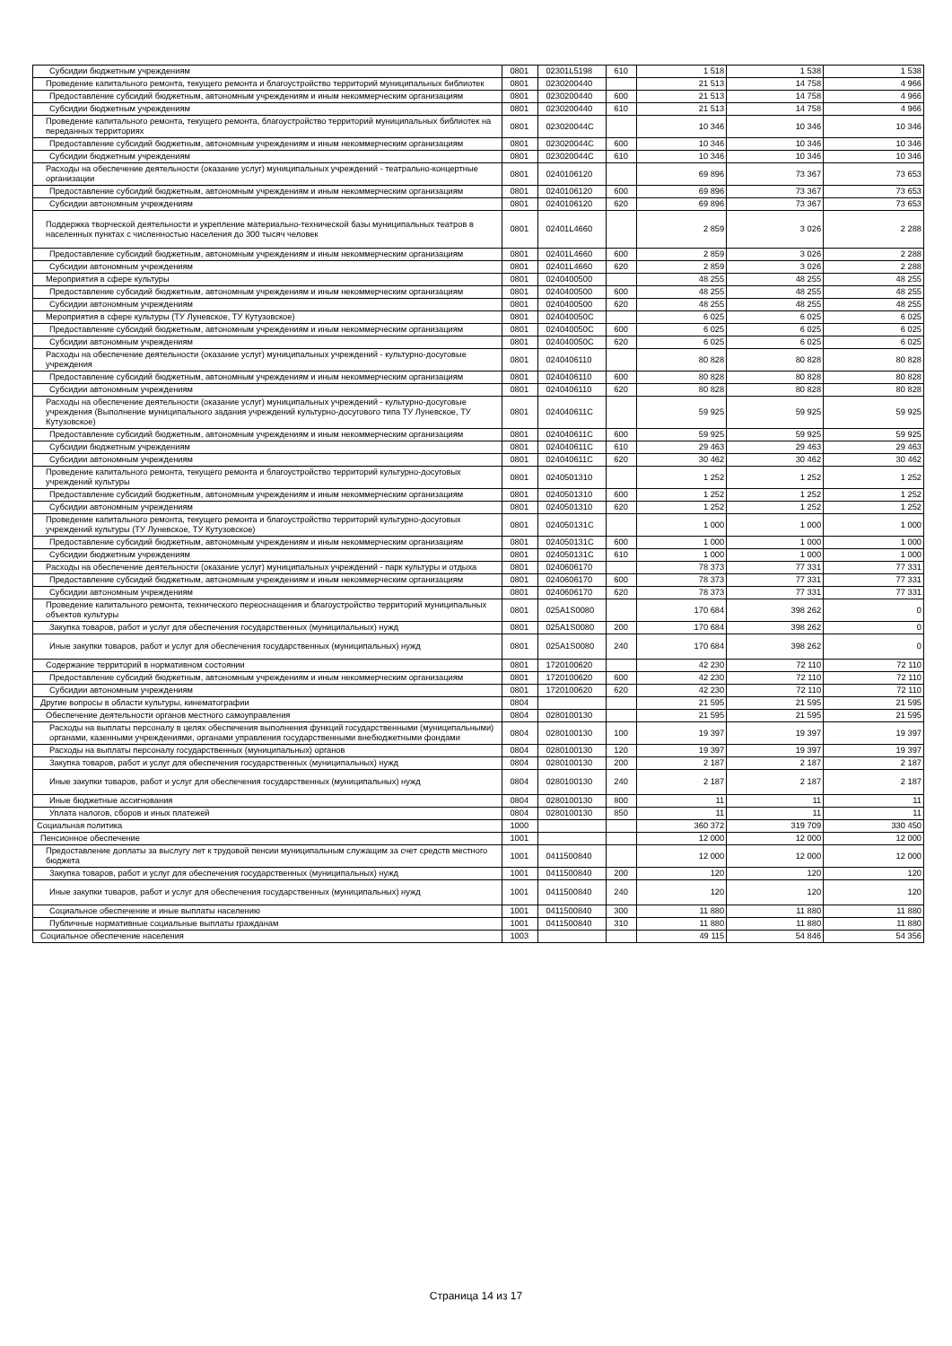| Субсидии бюджетным учреждениям | 0801 | 02301L5198 | 610 | 1 518 | 1 538 | 1 538 |
| Проведение капитального ремонта, текущего ремонта и благоустройство территорий муниципальных библиотек | 0801 | 0230200440 | | 21 513 | 14 758 | 4 966 |
| Предоставление субсидий бюджетным, автономным учреждениям и иным некоммерческим организациям | 0801 | 0230200440 | 600 | 21 513 | 14 758 | 4 966 |
| Субсидии бюджетным учреждениям | 0801 | 0230200440 | 610 | 21 513 | 14 758 | 4 966 |
| Проведение капитального ремонта, текущего ремонта, благоустройство территорий муниципальных библиотек на переданных территориях | 0801 | 023020044С | | 10 346 | 10 346 | 10 346 |
| Предоставление субсидий бюджетным, автономным учреждениям и иным некоммерческим организациям | 0801 | 023020044С | 600 | 10 346 | 10 346 | 10 346 |
| Субсидии бюджетным учреждениям | 0801 | 023020044С | 610 | 10 346 | 10 346 | 10 346 |
| Расходы на обеспечение деятельности (оказание услуг) муниципальных учреждений - театрально-концертные организации | 0801 | 0240106120 | | 69 896 | 73 367 | 73 653 |
| Предоставление субсидий бюджетным, автономным учреждениям и иным некоммерческим организациям | 0801 | 0240106120 | 600 | 69 896 | 73 367 | 73 653 |
| Субсидии автономным учреждениям | 0801 | 0240106120 | 620 | 69 896 | 73 367 | 73 653 |
| Поддержка творческой деятельности и укрепление материально-технической базы муниципальных театров в населенных пунктах с численностью населения до 300 тысяч человек | 0801 | 02401L4660 | | 2 859 | 3 026 | 2 288 |
| Предоставление субсидий бюджетным, автономным учреждениям и иным некоммерческим организациям | 0801 | 02401L4660 | 600 | 2 859 | 3 026 | 2 288 |
| Субсидии автономным учреждениям | 0801 | 02401L4660 | 620 | 2 859 | 3 026 | 2 288 |
| Мероприятия в сфере культуры | 0801 | 0240400500 | | 48 255 | 48 255 | 48 255 |
| Предоставление субсидий бюджетным, автономным учреждениям и иным некоммерческим организациям | 0801 | 0240400500 | 600 | 48 255 | 48 255 | 48 255 |
| Субсидии автономным учреждениям | 0801 | 0240400500 | 620 | 48 255 | 48 255 | 48 255 |
| Мероприятия в сфере культуры (ТУ Луневское, ТУ Кутузовское) | 0801 | 024040050С | | 6 025 | 6 025 | 6 025 |
| Предоставление субсидий бюджетным, автономным учреждениям и иным некоммерческим организациям | 0801 | 024040050С | 600 | 6 025 | 6 025 | 6 025 |
| Субсидии автономным учреждениям | 0801 | 024040050С | 620 | 6 025 | 6 025 | 6 025 |
| Расходы на обеспечение деятельности (оказание услуг) муниципальных учреждений - культурно-досуговые учреждения | 0801 | 0240406110 | | 80 828 | 80 828 | 80 828 |
| Предоставление субсидий бюджетным, автономным учреждениям и иным некоммерческим организациям | 0801 | 0240406110 | 600 | 80 828 | 80 828 | 80 828 |
| Субсидии автономным учреждениям | 0801 | 0240406110 | 620 | 80 828 | 80 828 | 80 828 |
| Расходы на обеспечение деятельности (оказание услуг) муниципальных учреждений - культурно-досуговые учреждения (Выполнение муниципального задания учреждений культурно-досугового типа ТУ Луневское, ТУ Кутузовское) | 0801 | 024040611С | | 59 925 | 59 925 | 59 925 |
| Предоставление субсидий бюджетным, автономным учреждениям и иным некоммерческим организациям | 0801 | 024040611С | 600 | 59 925 | 59 925 | 59 925 |
| Субсидии бюджетным учреждениям | 0801 | 024040611С | 610 | 29 463 | 29 463 | 29 463 |
| Субсидии автономным учреждениям | 0801 | 024040611С | 620 | 30 462 | 30 462 | 30 462 |
| Проведение капитального ремонта, текущего ремонта и благоустройство территорий культурно-досуговых учреждений культуры | 0801 | 0240501310 | | 1 252 | 1 252 | 1 252 |
| Предоставление субсидий бюджетным, автономным учреждениям и иным некоммерческим организациям | 0801 | 0240501310 | 600 | 1 252 | 1 252 | 1 252 |
| Субсидии автономным учреждениям | 0801 | 0240501310 | 620 | 1 252 | 1 252 | 1 252 |
| Проведение капитального ремонта, текущего ремонта и благоустройство территорий культурно-досуговых учреждений культуры (ТУ Луневское, ТУ Кутузовское) | 0801 | 024050131С | | 1 000 | 1 000 | 1 000 |
| Предоставление субсидий бюджетным, автономным учреждениям и иным некоммерческим организациям | 0801 | 024050131С | 600 | 1 000 | 1 000 | 1 000 |
| Субсидии бюджетным учреждениям | 0801 | 024050131С | 610 | 1 000 | 1 000 | 1 000 |
| Расходы на обеспечение деятельности (оказание услуг) муниципальных учреждений - парк культуры и отдыха | 0801 | 0240606170 | | 78 373 | 77 331 | 77 331 |
| Предоставление субсидий бюджетным, автономным учреждениям и иным некоммерческим организациям | 0801 | 0240606170 | 600 | 78 373 | 77 331 | 77 331 |
| Субсидии автономным учреждениям | 0801 | 0240606170 | 620 | 78 373 | 77 331 | 77 331 |
| Проведение капитального ремонта, технического переоснащения и благоустройство территорий муниципальных объектов культуры | 0801 | 025A1S0080 | | 170 684 | 398 262 | 0 |
| Закупка товаров, работ и услуг для обеспечения государственных (муниципальных) нужд | 0801 | 025A1S0080 | 200 | 170 684 | 398 262 | 0 |
| Иные закупки товаров, работ и услуг для обеспечения государственных (муниципальных) нужд | 0801 | 025A1S0080 | 240 | 170 684 | 398 262 | 0 |
| Содержание территорий в нормативном состоянии | 0801 | 1720100620 | | 42 230 | 72 110 | 72 110 |
| Предоставление субсидий бюджетным, автономным учреждениям и иным некоммерческим организациям | 0801 | 1720100620 | 600 | 42 230 | 72 110 | 72 110 |
| Субсидии автономным учреждениям | 0801 | 1720100620 | 620 | 42 230 | 72 110 | 72 110 |
| Другие вопросы в области культуры, кинематографии | 0804 | | | 21 595 | 21 595 | 21 595 |
| Обеспечение деятельности органов местного самоуправления | 0804 | 0280100130 | | 21 595 | 21 595 | 21 595 |
| Расходы на выплаты персоналу в целях обеспечения выполнения функций государственными (муниципальными) органами, казенными учреждениями, органами управления государственными внебюджетными фондами | 0804 | 0280100130 | 100 | 19 397 | 19 397 | 19 397 |
| Расходы на выплаты персоналу государственных (муниципальных) органов | 0804 | 0280100130 | 120 | 19 397 | 19 397 | 19 397 |
| Закупка товаров, работ и услуг для обеспечения государственных (муниципальных) нужд | 0804 | 0280100130 | 200 | 2 187 | 2 187 | 2 187 |
| Иные закупки товаров, работ и услуг для обеспечения государственных (муниципальных) нужд | 0804 | 0280100130 | 240 | 2 187 | 2 187 | 2 187 |
| Иные бюджетные ассигнования | 0804 | 0280100130 | 800 | 11 | 11 | 11 |
| Уплата налогов, сборов и иных платежей | 0804 | 0280100130 | 850 | 11 | 11 | 11 |
| Социальная политика | 1000 | | | 360 372 | 319 709 | 330 450 |
| Пенсионное обеспечение | 1001 | | | 12 000 | 12 000 | 12 000 |
| Предоставление доплаты за выслугу лет к трудовой пенсии муниципальным служащим за счет средств местного бюджета | 1001 | 0411500840 | | 12 000 | 12 000 | 12 000 |
| Закупка товаров, работ и услуг для обеспечения государственных (муниципальных) нужд | 1001 | 0411500840 | 200 | 120 | 120 | 120 |
| Иные закупки товаров, работ и услуг для обеспечения государственных (муниципальных) нужд | 1001 | 0411500840 | 240 | 120 | 120 | 120 |
| Социальное обеспечение и иные выплаты населению | 1001 | 0411500840 | 300 | 11 880 | 11 880 | 11 880 |
| Публичные нормативные социальные выплаты гражданам | 1001 | 0411500840 | 310 | 11 880 | 11 880 | 11 880 |
| Социальное обеспечение населения | 1003 | | | 49 115 | 54 846 | 54 356 |
Страница 14 из 17